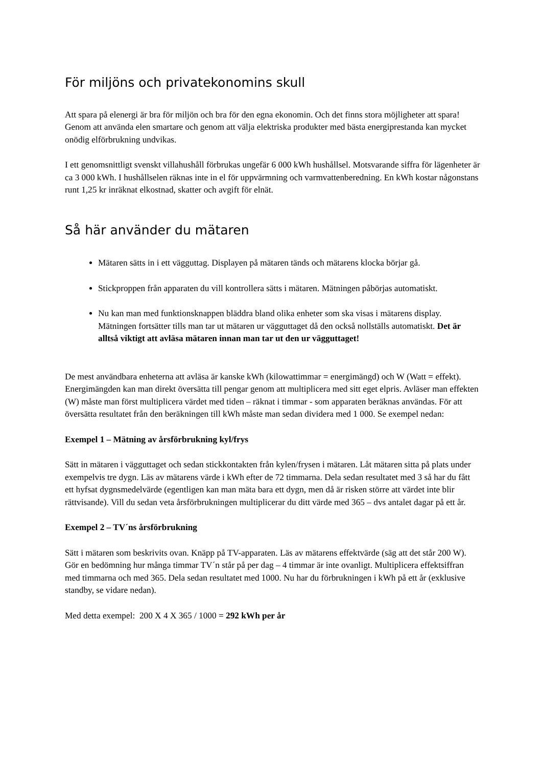För miljöns och privatekonomins skull
Att spara på elenergi är bra för miljön och bra för den egna ekonomin. Och det finns stora möjligheter att spara! Genom att använda elen smartare och genom att välja elektriska produkter med bästa energiprestanda kan mycket onödig elförbrukning undvikas.
I ett genomsnittligt svenskt villahushåll förbrukas ungefär 6 000 kWh hushållsel. Motsvarande siffra för lägenheter är ca 3 000 kWh. I hushållselen räknas inte in el för uppvärmning och varmvattenberedning. En kWh kostar någonstans runt 1,25 kr inräknat elkostnad, skatter och avgift för elnät.
Så här använder du mätaren
Mätaren sätts in i ett vägguttag. Displayen på mätaren tänds och mätarens klocka börjar gå.
Stickproppen från apparaten du vill kontrollera sätts i mätaren. Mätningen påbörjas automatiskt.
Nu kan man med funktionsknappen bläddra bland olika enheter som ska visas i mätarens display. Mätningen fortsätter tills man tar ut mätaren ur vägguttaget då den också nollställs automatiskt. Det är alltså viktigt att avläsa mätaren innan man tar ut den ur vägguttaget!
De mest användbara enheterna att avläsa är kanske kWh (kilowattimmar = energimängd) och W (Watt = effekt). Energimängden kan man direkt översätta till pengar genom att multiplicera med sitt eget elpris. Avläser man effekten (W) måste man först multiplicera värdet med tiden – räknat i timmar - som apparaten beräknas användas. För att översätta resultatet från den beräkningen till kWh måste man sedan dividera med 1 000. Se exempel nedan:
Exempel 1 – Mätning av årsförbrukning kyl/frys
Sätt in mätaren i vägguttaget och sedan stickkontakten från kylen/frysen i mätaren. Låt mätaren sitta på plats under exempelvis tre dygn. Läs av mätarens värde i kWh efter de 72 timmarna. Dela sedan resultatet med 3 så har du fått ett hyfsat dygnsmedelvärde (egentligen kan man mäta bara ett dygn, men då är risken större att värdet inte blir rättvisande). Vill du sedan veta årsförbrukningen multiplicerar du ditt värde med 365 – dvs antalet dagar på ett år.
Exempel 2 – TV´ns årsförbrukning
Sätt i mätaren som beskrivits ovan. Knäpp på TV-apparaten. Läs av mätarens effektvärde (säg att det står 200 W). Gör en bedömning hur många timmar TV´n står på per dag – 4 timmar är inte ovanligt. Multiplicera effektsiffran med timmarna och med 365. Dela sedan resultatet med 1000. Nu har du förbrukningen i kWh på ett år (exklusive standby, se vidare nedan).
Med detta exempel: 200 X 4 X 365 / 1000 = 292 kWh per år